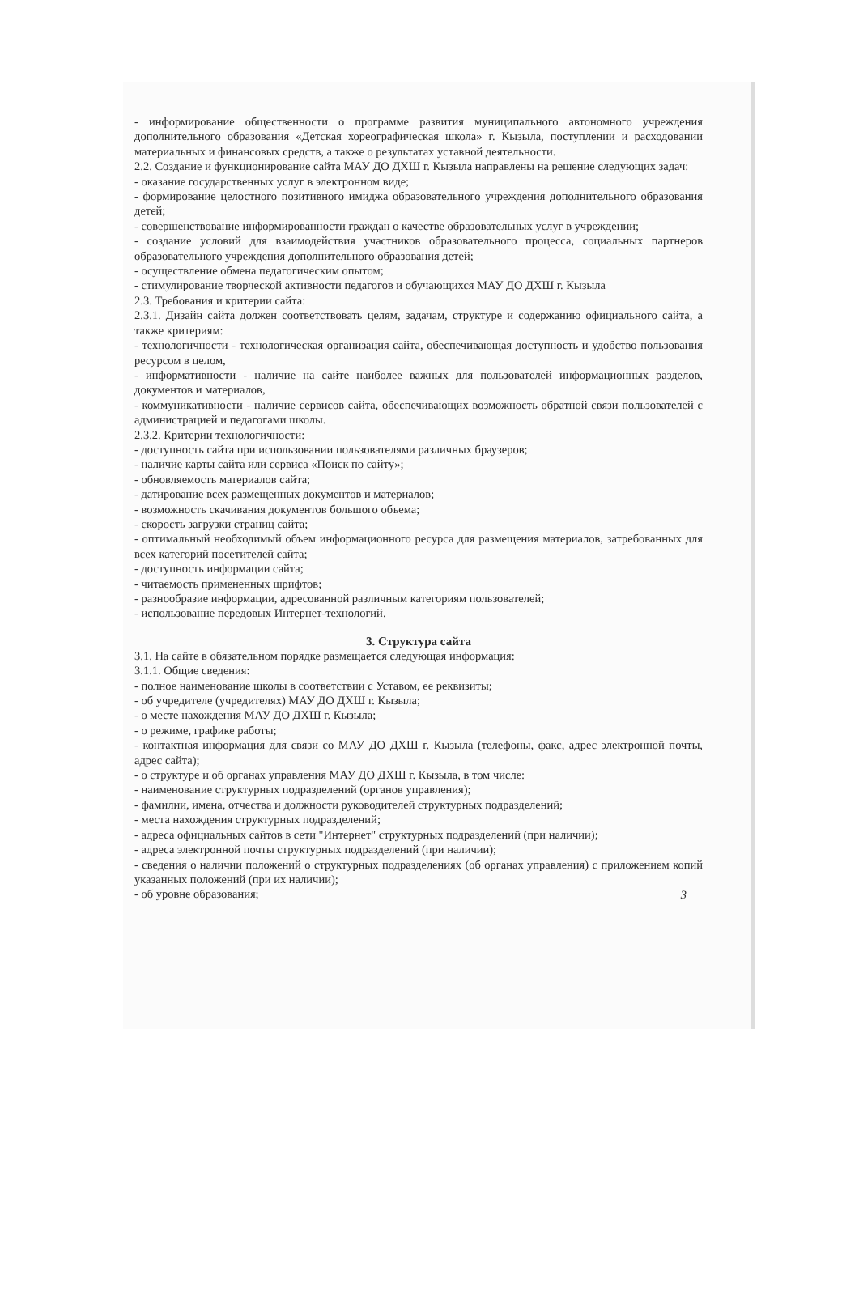- информирование общественности о программе развития муниципального автономного учреждения дополнительного образования «Детская хореографическая школа» г. Кызыла, поступлении и расходовании материальных и финансовых средств, а также о результатах уставной деятельности.
2.2. Создание и функционирование сайта МАУ ДО ДХШ г. Кызыла направлены на решение следующих задач:
- оказание государственных услуг в электронном виде;
- формирование целостного позитивного имиджа образовательного учреждения дополнительного образования детей;
- совершенствование информированности граждан о качестве образовательных услуг в учреждении;
- создание условий для взаимодействия участников образовательного процесса, социальных партнеров образовательного учреждения дополнительного образования детей;
- осуществление обмена педагогическим опытом;
- стимулирование творческой активности педагогов и обучающихся МАУ ДО ДХШ г. Кызыла
2.3. Требования и критерии сайта:
2.3.1. Дизайн сайта должен соответствовать целям, задачам, структуре и содержанию официального сайта, а также критериям:
- технологичности - технологическая организация сайта, обеспечивающая доступность и удобство пользования ресурсом в целом,
- информативности - наличие на сайте наиболее важных для пользователей информационных разделов, документов и материалов,
- коммуникативности - наличие сервисов сайта, обеспечивающих возможность обратной связи пользователей с администрацией и педагогами школы.
2.3.2. Критерии технологичности:
- доступность сайта при использовании пользователями различных браузеров;
- наличие карты сайта или сервиса «Поиск по сайту»;
- обновляемость материалов сайта;
- датирование всех размещенных документов и материалов;
- возможность скачивания документов большого объема;
- скорость загрузки страниц сайта;
- оптимальный необходимый объем информационного ресурса для размещения материалов, затребованных для всех категорий посетителей сайта;
- доступность информации сайта;
- читаемость примененных шрифтов;
- разнообразие информации, адресованной различным категориям пользователей;
- использование передовых Интернет-технологий.
3. Структура сайта
3.1. На сайте в обязательном порядке размещается следующая информация:
3.1.1. Общие сведения:
- полное наименование школы в соответствии с Уставом, ее реквизиты;
- об учредителе (учредителях) МАУ ДО ДХШ г. Кызыла;
- о месте нахождения МАУ ДО ДХШ г. Кызыла;
- о режиме, графике работы;
- контактная информация для связи со МАУ ДО ДХШ г. Кызыла (телефоны, факс, адрес электронной почты, адрес сайта);
- о структуре и об органах управления МАУ ДО ДХШ г. Кызыла, в том числе:
- наименование структурных подразделений (органов управления);
- фамилии, имена, отчества и должности руководителей структурных подразделений;
- места нахождения структурных подразделений;
- адреса официальных сайтов в сети "Интернет" структурных подразделений (при наличии);
- адреса электронной почты структурных подразделений (при наличии);
- сведения о наличии положений о структурных подразделениях (об органах управления) с приложением копий указанных положений (при их наличии);
- об уровне образования;
3